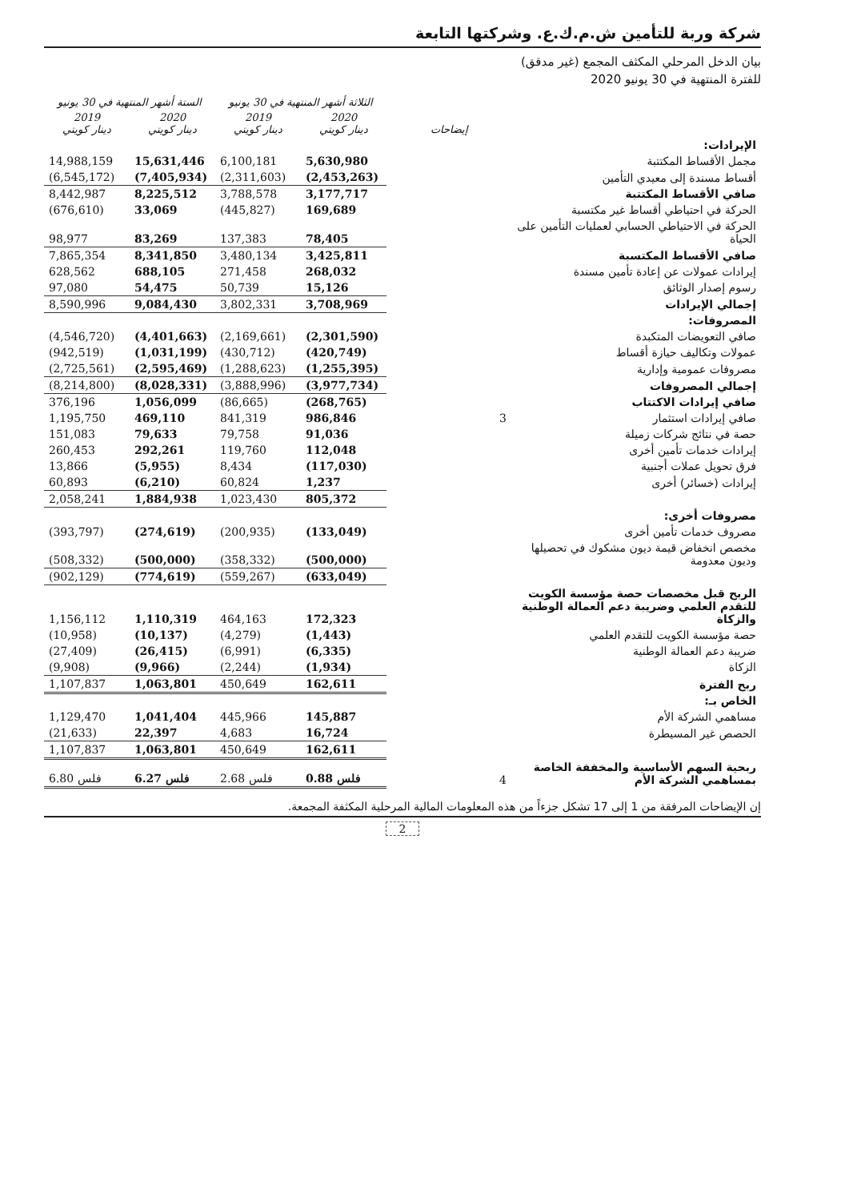شركة وربة للتأمين ش.م.ك.ع. وشركتها التابعة
بيان الدخل المرحلي المكثف المجمع (غير مدقق)
للفترة المنتهية في 30 يونيو 2020
| | | الثلاثة أشهر المنتهية في 30 يونيو | | الستة أشهر المنتهية في 30 يونيو | |
| --- | --- | --- | --- | --- | --- |
| | إيضاحات | 2020 دينار كويتي | 2019 دينار كويتي | 2020 دينار كويتي | 2019 دينار كويتي |
| الإيرادات: | | | | | |
| مجمل الأقساط المكتتبة | | 5,630,980 | 6,100,181 | 15,631,446 | 14,988,159 |
| أقساط مسندة إلى معيدي التأمين | | (2,453,263) | (2,311,603) | (7,405,934) | (6,545,172) |
| صافي الأقساط المكتتبة | | 3,177,717 | 3,788,578 | 8,225,512 | 8,442,987 |
| الحركة في احتياطي أقساط غير مكتسبة | | 169,689 | (445,827) | 33,069 | (676,610) |
| الحركة في الاحتياطي الحسابي لعمليات التأمين على الحياة | | 78,405 | 137,383 | 83,269 | 98,977 |
| صافي الأقساط المكتسبة | | 3,425,811 | 3,480,134 | 8,341,850 | 7,865,354 |
| إيرادات عمولات عن إعادة تأمين مسندة | | 268,032 | 271,458 | 688,105 | 628,562 |
| رسوم إصدار الوثائق | | 15,126 | 50,739 | 54,475 | 97,080 |
| إجمالي الإيرادات | | 3,708,969 | 3,802,331 | 9,084,430 | 8,590,996 |
| المصروفات: | | | | | |
| صافي التعويضات المتكبدة | | (2,301,590) | (2,169,661) | (4,401,663) | (4,546,720) |
| عمولات وتكاليف حيازة أقساط | | (420,749) | (430,712) | (1,031,199) | (942,519) |
| مصروفات عمومية وإدارية | | (1,255,395) | (1,288,623) | (2,595,469) | (2,725,561) |
| إجمالي المصروفات | | (3,977,734) | (3,888,996) | (8,028,331) | (8,214,800) |
| صافي إيرادات الاكتتاب | | (268,765) | (86,665) | 1,056,099 | 376,196 |
| صافي إيرادات استثمار | 3 | 986,846 | 841,319 | 469,110 | 1,195,750 |
| حصة في نتائج شركات زميلة | | 91,036 | 79,758 | 79,633 | 151,083 |
| إيرادات خدمات تأمين أخرى | | 112,048 | 119,760 | 292,261 | 260,453 |
| فرق تحويل عملات أجنبية | | (117,030) | 8,434 | (5,955) | 13,866 |
| إيرادات (خسائر) أخرى | | 1,237 | 60,824 | (6,210) | 60,893 |
| | | 805,372 | 1,023,430 | 1,884,938 | 2,058,241 |
| مصروفات أخرى: | | | | | |
| مصروف خدمات تأمين أخرى | | (133,049) | (200,935) | (274,619) | (393,797) |
| مخصص انخفاض قيمة ديون مشكوك في تحصيلها وديون معدومة | | (500,000) | (358,332) | (500,000) | (508,332) |
| | | (633,049) | (559,267) | (774,619) | (902,129) |
| الربح قبل مخصصات حصة مؤسسة الكويت للتقدم العلمي وضريبة دعم العمالة الوطنية والزكاة | | 172,323 | 464,163 | 1,110,319 | 1,156,112 |
| حصة مؤسسة الكويت للتقدم العلمي | | (1,443) | (4,279) | (10,137) | (10,958) |
| ضريبة دعم العمالة الوطنية | | (6,335) | (6,991) | (26,415) | (27,409) |
| الزكاة | | (1,934) | (2,244) | (9,966) | (9,908) |
| ربح الفترة | | 162,611 | 450,649 | 1,063,801 | 1,107,837 |
| الخاص بـ: | | | | | |
| مساهمي الشركة الأم | | 145,887 | 445,966 | 1,041,404 | 1,129,470 |
| الحصص غير المسيطرة | | 16,724 | 4,683 | 22,397 | (21,633) |
| | | 162,611 | 450,649 | 1,063,801 | 1,107,837 |
| ربحية السهم الأساسية والمخففة الخاصة بمساهمي الشركة الأم | 4 | 0.88 فلس | 2.68 فلس | 6.27 فلس | 6.80 فلس |
إن الإيضاحات المرفقة من 1 إلى 17 تشكل جزءاً من هذه المعلومات المالية المرحلية المكثفة المجمعة.
2